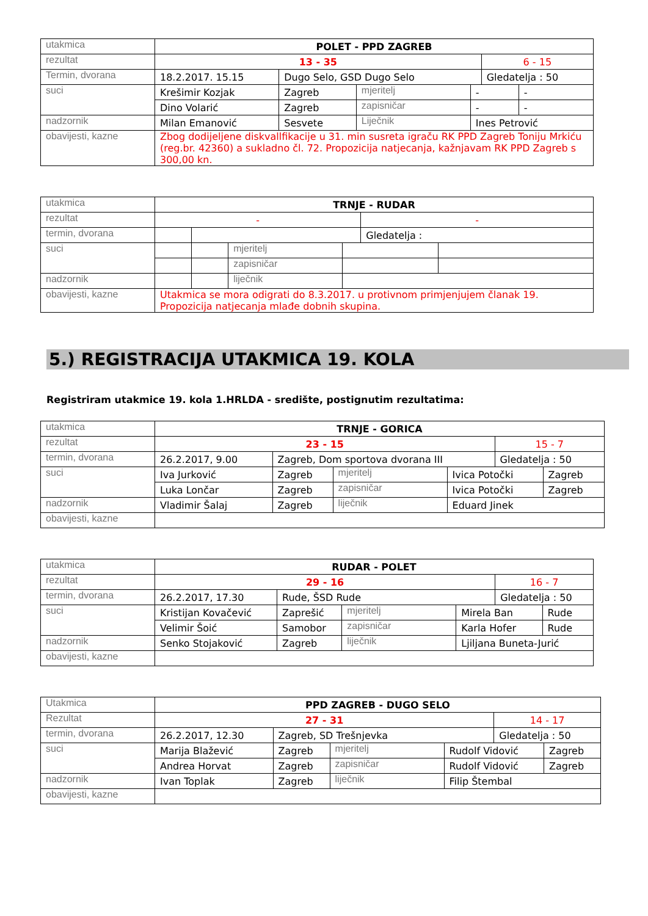| utakmica | POLET - PPD ZAGREB | | | | | |
| rezultat | 13 - 35 | | | | 6 - 15 | |
| Termin, dvorana | 18.2.2017. 15.15 | Dugo Selo, GSD Dugo Selo | | | Gledatelja : 50 | |
| suci | Krešimir Kozjak | Zagreb | mjeritelj | - | | - |
| | Dino Volarić | Zagreb | zapisničar | - | | - |
| nadzornik | Milan Emanović | Sesvete | Liječnik | Ines Petrović | | |
| obavijesti, kazne | Zbog dodijeljene diskvallfikacije u 31. min susreta igraču RK PPD Zagreb Toniju Mrkiću (reg.br. 42360) a sukladno čl. 72. Propozicija natjecanja, kažnjavam RK PPD Zagreb s 300,00 kn. | | | | | |
| utakmica | TRNJE - RUDAR | | | | | |
| rezultat | - | | | | - | |
| termin, dvorana | | | | | Gledatelja : | |
| suci | | | mjeritelj | | | |
| | | | zapisničar | | | |
| nadzornik | | | liječnik | | | |
| obavijesti, kazne | Utakmica se mora odigrati do 8.3.2017. u protivnom primjenjujem članak 19. Propozicija natjecanja mlađe dobnih skupina. | | | | | |
5.) REGISTRACIJA UTAKMICA 19. KOLA
Registriram utakmice 19. kola 1.HRLDA - središte, postignutim rezultatima:
| utakmica | TRNJE - GORICA | | | | | |
| rezultat | 23 - 15 | | | | 15 - 7 | |
| termin, dvorana | 26.2.2017, 9.00 | Zagreb, Dom sportova dvorana III | | | Gledatelja : 50 | |
| suci | Iva Jurković | Zagreb | mjeritelj | Ivica Potočki | | Zagreb |
| | Luka Lončar | Zagreb | zapisničar | Ivica Potočki | | Zagreb |
| nadzornik | Vladimir Šalaj | Zagreb | liječnik | Eduard Jinek | | |
| obavijesti, kazne | | | | | | |
| utakmica | RUDAR - POLET | | | | | |
| rezultat | 29 - 16 | | | | 16 - 7 | |
| termin, dvorana | 26.2.2017, 17.30 | Rude, ŠSD Rude | | | Gledatelja : 50 | |
| suci | Kristijan Kovačević | Zaprešić | mjeritelj | Mirela Ban | | Rude |
| | Velimir Šoić | Samobor | zapisničar | Karla Hofer | | Rude |
| nadzornik | Senko Stojaković | Zagreb | liječnik | Ljiljana Buneta-Jurić | | |
| obavijesti, kazne | | | | | | |
| Utakmica | PPD ZAGREB - DUGO SELO | | | | | |
| Rezultat | 27 - 31 | | | | 14 - 17 | |
| termin, dvorana | 26.2.2017, 12.30 | Zagreb, SD Trešnjevka | | | Gledatelja : 50 | |
| suci | Marija Blažević | Zagreb | mjeritelj | Rudolf Vidović | | Zagreb |
| | Andrea Horvat | Zagreb | zapisničar | Rudolf Vidović | | Zagreb |
| nadzornik | Ivan Toplak | Zagreb | liječnik | Filip Štembal | | |
| obavijesti, kazne | | | | | | |